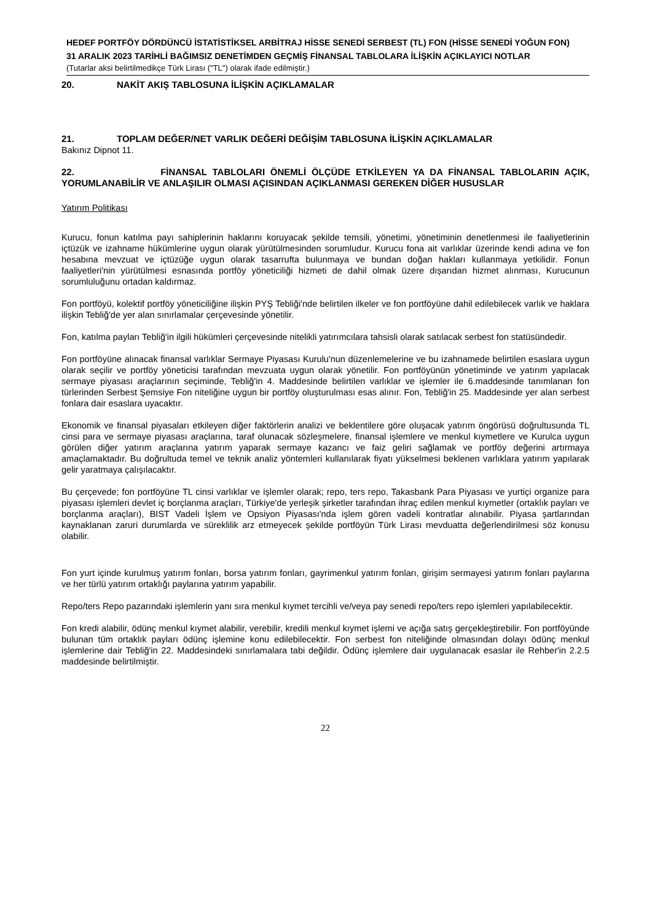HEDEF PORTFÖY DÖRDÜNCÜ İSTATİSTİKSEL ARBİTRAJ HİSSE SENEDİ SERBEST (TL) FON (HİSSE SENEDİ YOĞUN FON)
31 ARALIK 2023 TARİHLİ BAĞIMSIZ DENETİMDEN GEÇMİŞ FİNANSAL TABLOLARA İLİŞKİN AÇIKLAYICI NOTLAR
(Tutarlar aksi belirtilmedikçe Türk Lirası ("TL") olarak ifade edilmiştir.)
20. NAKİT AKIŞ TABLOSUNA İLİŞKİN AÇIKLAMALAR
21. TOPLAM DEĞER/NET VARLIK DEĞERİ DEĞİŞİM TABLOSUNA İLİŞKİN AÇIKLAMALAR
Bakınız Dipnot 11.
22. FİNANSAL TABLOLARI ÖNEMLİ ÖLÇÜDE ETKİLEYEN YA DA FİNANSAL TABLOLARIN AÇIK, YORUMLANABİLİR VE ANLAŞILIR OLMASI AÇISINDAN AÇIKLANMASI GEREKEN DİĞER HUSUSLAR
Yatırım Politikası
Kurucu, fonun katılma payı sahiplerinin haklarını koruyacak şekilde temsili, yönetimi, yönetiminin denetlenmesi ile faaliyetlerinin içtüzük ve izahname hükümlerine uygun olarak yürütülmesinden sorumludur. Kurucu fona ait varlıklar üzerinde kendi adına ve fon hesabına mevzuat ve içtüzüğe uygun olarak tasarrufta bulunmaya ve bundan doğan hakları kullanmaya yetkilidir. Fonun faaliyetleri'nin yürütülmesi esnasında portföy yöneticiliği hizmeti de dahil olmak üzere dışarıdan hizmet alınması, Kurucunun sorumluluğunu ortadan kaldırmaz.
Fon portföyü, kolektif portföy yöneticiliğine ilişkin PYŞ Tebliği'nde belirtilen ilkeler ve fon portföyüne dahil edilebilecek varlık ve haklara ilişkin Tebliğ'de yer alan sınırlamalar çerçevesinde yönetilir.
Fon, katılma payları Tebliğ'in ilgili hükümleri çerçevesinde nitelikli yatırımcılara tahsisli olarak satılacak serbest fon statüsündedir.
Fon portföyüne alınacak finansal varlıklar Sermaye Piyasası Kurulu'nun düzenlemelerine ve bu izahnamede belirtilen esaslara uygun olarak seçilir ve portföy yöneticisi tarafından mevzuata uygun olarak yönetilir. Fon portföyünün yönetiminde ve yatırım yapılacak sermaye piyasası araçlarının seçiminde, Tebliğ'in 4. Maddesinde belirtilen varlıklar ve işlemler ile 6.maddesinde tanımlanan fon türlerinden Serbest Şemsiye Fon niteliğine uygun bir portföy oluşturulması esas alınır. Fon, Tebliğ'in 25. Maddesinde yer alan serbest fonlara dair esaslara uyacaktır.
Ekonomik ve finansal piyasaları etkileyen diğer faktörlerin analizi ve beklentilere göre oluşacak yatırım öngörüsü doğrultusunda TL cinsi para ve sermaye piyasası araçlarına, taraf olunacak sözleşmelere, finansal işlemlere ve menkul kıymetlere ve Kurulca uygun görülen diğer yatırım araçlarına yatırım yaparak sermaye kazancı ve faiz geliri sağlamak ve portföy değerini artırmaya amaçlamaktadır. Bu doğrultuda temel ve teknik analiz yöntemleri kullanılarak fiyatı yükselmesi beklenen varlıklara yatırım yapılarak gelir yaratmaya çalışılacaktır.
Bu çerçevede; fon portföyüne TL cinsi varlıklar ve işlemler olarak; repo, ters repo, Takasbank Para Piyasası ve yurtiçi organize para piyasası işlemleri devlet iç borçlanma araçları, Türkiye'de yerleşik şirketler tarafından ihraç edilen menkul kıymetler (ortaklık payları ve borçlanma araçları), BIST Vadeli İşlem ve Opsiyon Piyasası'nda işlem gören vadeli kontratlar alınabilir. Piyasa şartlarından kaynaklanan zaruri durumlarda ve süreklilik arz etmeyecek şekilde portföyün Türk Lirası mevduatta değerlendirilmesi söz konusu olabilir.
Fon yurt içinde kurulmuş yatırım fonları, borsa yatırım fonları, gayrimenkul yatırım fonları, girişim sermayesi yatırım fonları paylarına ve her türlü yatırım ortaklığı paylarına yatırım yapabilir.
Repo/ters Repo pazarındaki işlemlerin yanı sıra menkul kıymet tercihli ve/veya pay senedi repo/ters repo işlemleri yapılabilecektir.
Fon kredi alabilir, ödünç menkul kıymet alabilir, verebilir, kredili menkul kıymet işlemi ve açığa satış gerçekleştirebilir. Fon portföyünde bulunan tüm ortaklık payları ödünç işlemine konu edilebilecektir. Fon serbest fon niteliğinde olmasından dolayı ödünç menkul işlemlerine dair Tebliğ'in 22. Maddesindeki sınırlamalara tabi değildir. Ödünç işlemlere dair uygulanacak esaslar ile Rehber'in 2.2.5 maddesinde belirtilmiştir.
22